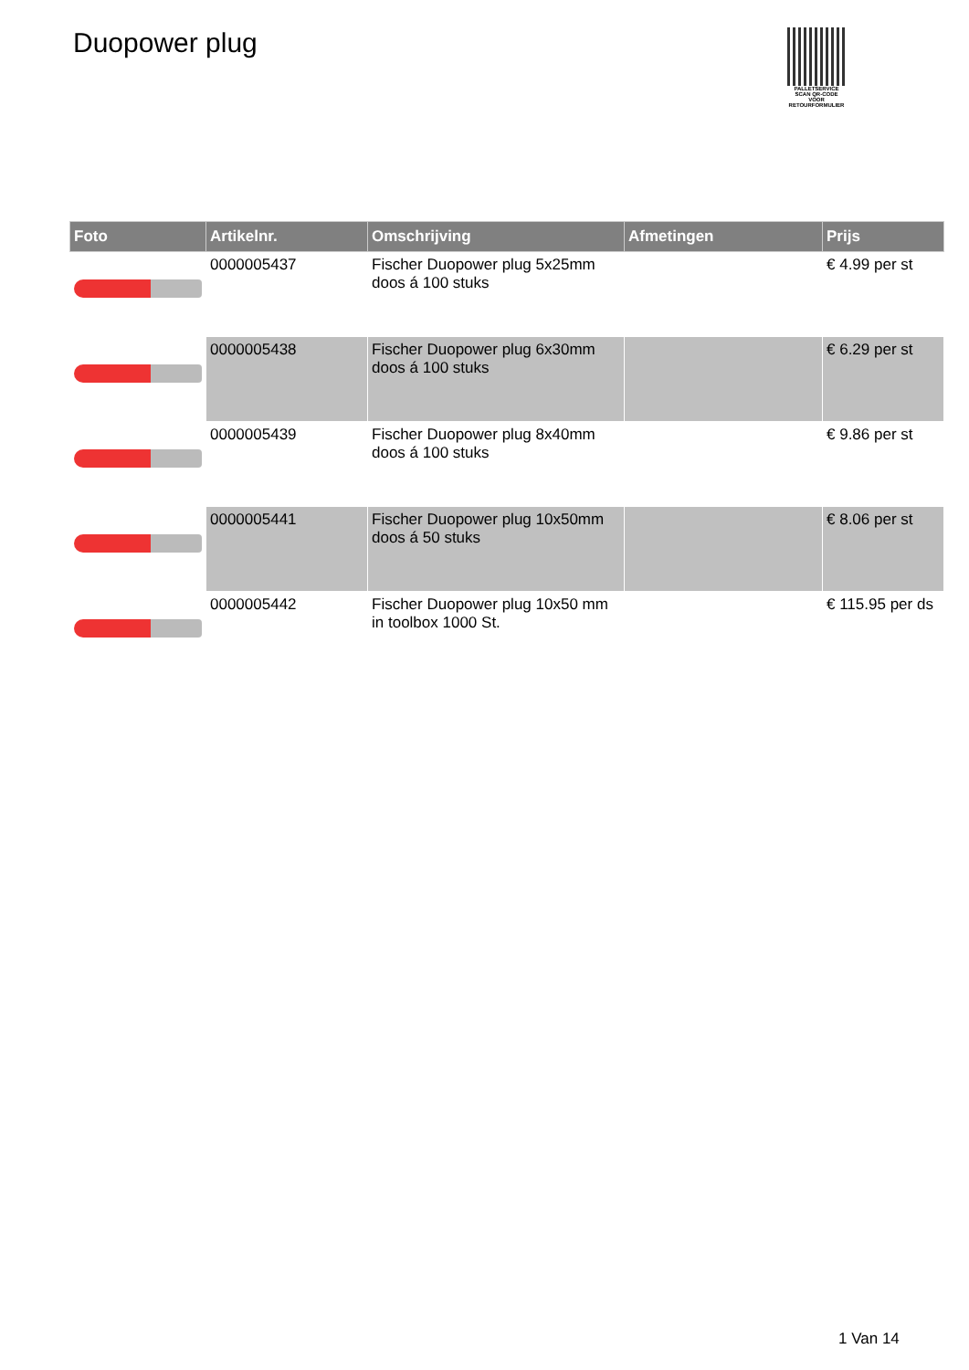Duopower plug
PALLETSERVICE
SCAN QR-CODE VOOR RETOURFORMULIER
| Foto | Artikelnr. | Omschrijving | Afmetingen | Prijs |
| --- | --- | --- | --- | --- |
| | 0000005437 | Fischer Duopower plug 5x25mm doos á 100 stuks | | € 4.99 per st |
| | 0000005438 | Fischer Duopower plug 6x30mm doos á 100 stuks | | € 6.29 per st |
| | 0000005439 | Fischer Duopower plug 8x40mm doos á 100 stuks | | € 9.86 per st |
| | 0000005441 | Fischer Duopower plug 10x50mm doos á 50 stuks | | € 8.06 per st |
| | 0000005442 | Fischer Duopower plug 10x50 mm in toolbox 1000 St. | | € 115.95 per ds |
1 Van 14